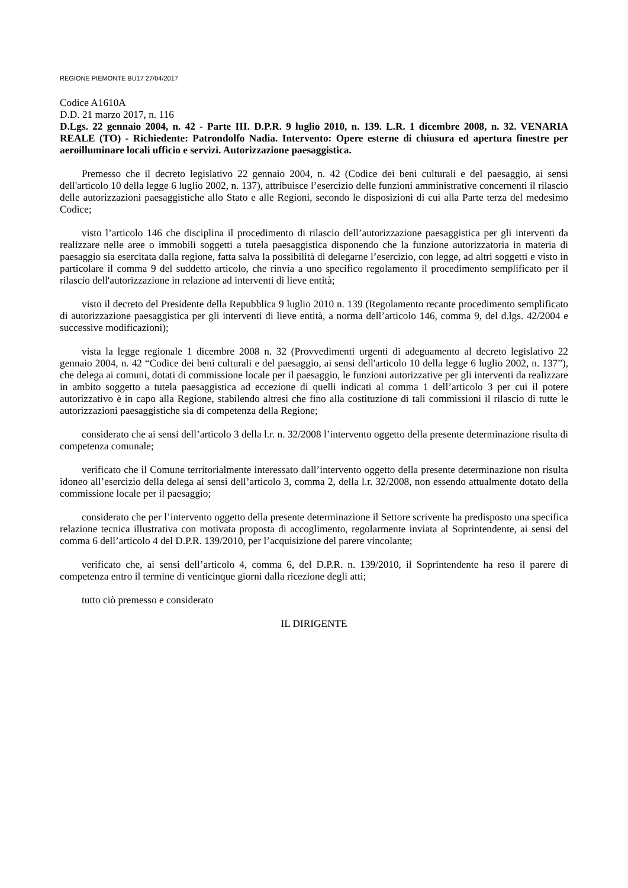REGIONE PIEMONTE BU17 27/04/2017
Codice A1610A
D.D. 21 marzo 2017, n. 116
D.Lgs. 22 gennaio 2004, n. 42 - Parte III. D.P.R. 9 luglio 2010, n. 139. L.R. 1 dicembre 2008, n. 32. VENARIA REALE (TO) - Richiedente: Patrondolfo Nadia. Intervento: Opere esterne di chiusura ed apertura finestre per aeroilluminare locali ufficio e servizi. Autorizzazione paesaggistica.
Premesso che il decreto legislativo 22 gennaio 2004, n. 42 (Codice dei beni culturali e del paesaggio, ai sensi dell'articolo 10 della legge 6 luglio 2002, n. 137), attribuisce l’esercizio delle funzioni amministrative concernenti il rilascio delle autorizzazioni paesaggistiche allo Stato e alle Regioni, secondo le disposizioni di cui alla Parte terza del medesimo Codice;
visto l’articolo 146 che disciplina il procedimento di rilascio dell’autorizzazione paesaggistica per gli interventi da realizzare nelle aree o immobili soggetti a tutela paesaggistica disponendo che la funzione autorizzatoria in materia di paesaggio sia esercitata dalla regione, fatta salva la possibilità di delegarne l’esercizio, con legge, ad altri soggetti e visto in particolare il comma 9 del suddetto articolo, che rinvia a uno specifico regolamento il procedimento semplificato per il rilascio dell'autorizzazione in relazione ad interventi di lieve entità;
visto il decreto del Presidente della Repubblica 9 luglio 2010 n. 139 (Regolamento recante procedimento semplificato di autorizzazione paesaggistica per gli interventi di lieve entità, a norma dell’articolo 146, comma 9, del d.lgs. 42/2004 e successive modificazioni);
vista la legge regionale 1 dicembre 2008 n. 32 (Provvedimenti urgenti di adeguamento al decreto legislativo 22 gennaio 2004, n. 42 “Codice dei beni culturali e del paesaggio, ai sensi dell'articolo 10 della legge 6 luglio 2002, n. 137”), che delega ai comuni, dotati di commissione locale per il paesaggio, le funzioni autorizzative per gli interventi da realizzare in ambito soggetto a tutela paesaggistica ad eccezione di quelli indicati al comma 1 dell’articolo 3 per cui il potere autorizzativo è in capo alla Regione, stabilendo altresì che fino alla costituzione di tali commissioni il rilascio di tutte le autorizzazioni paesaggistiche sia di competenza della Regione;
considerato che ai sensi dell’articolo 3 della l.r. n. 32/2008 l’intervento oggetto della presente determinazione risulta di competenza comunale;
verificato che il Comune territorialmente interessato dall’intervento oggetto della presente determinazione non risulta idoneo all’esercizio della delega ai sensi dell’articolo 3, comma 2, della l.r. 32/2008, non essendo attualmente dotato della commissione locale per il paesaggio;
considerato che per l’intervento oggetto della presente determinazione il Settore scrivente ha predisposto una specifica relazione tecnica illustrativa con motivata proposta di accoglimento, regolarmente inviata al Soprintendente, ai sensi del comma 6 dell’articolo 4 del D.P.R. 139/2010, per l’acquisizione del parere vincolante;
verificato che, ai sensi dell’articolo 4, comma 6, del D.P.R. n. 139/2010, il Soprintendente ha reso il parere di competenza entro il termine di venticinque giorni dalla ricezione degli atti;
tutto ciò premesso e considerato
IL DIRIGENTE